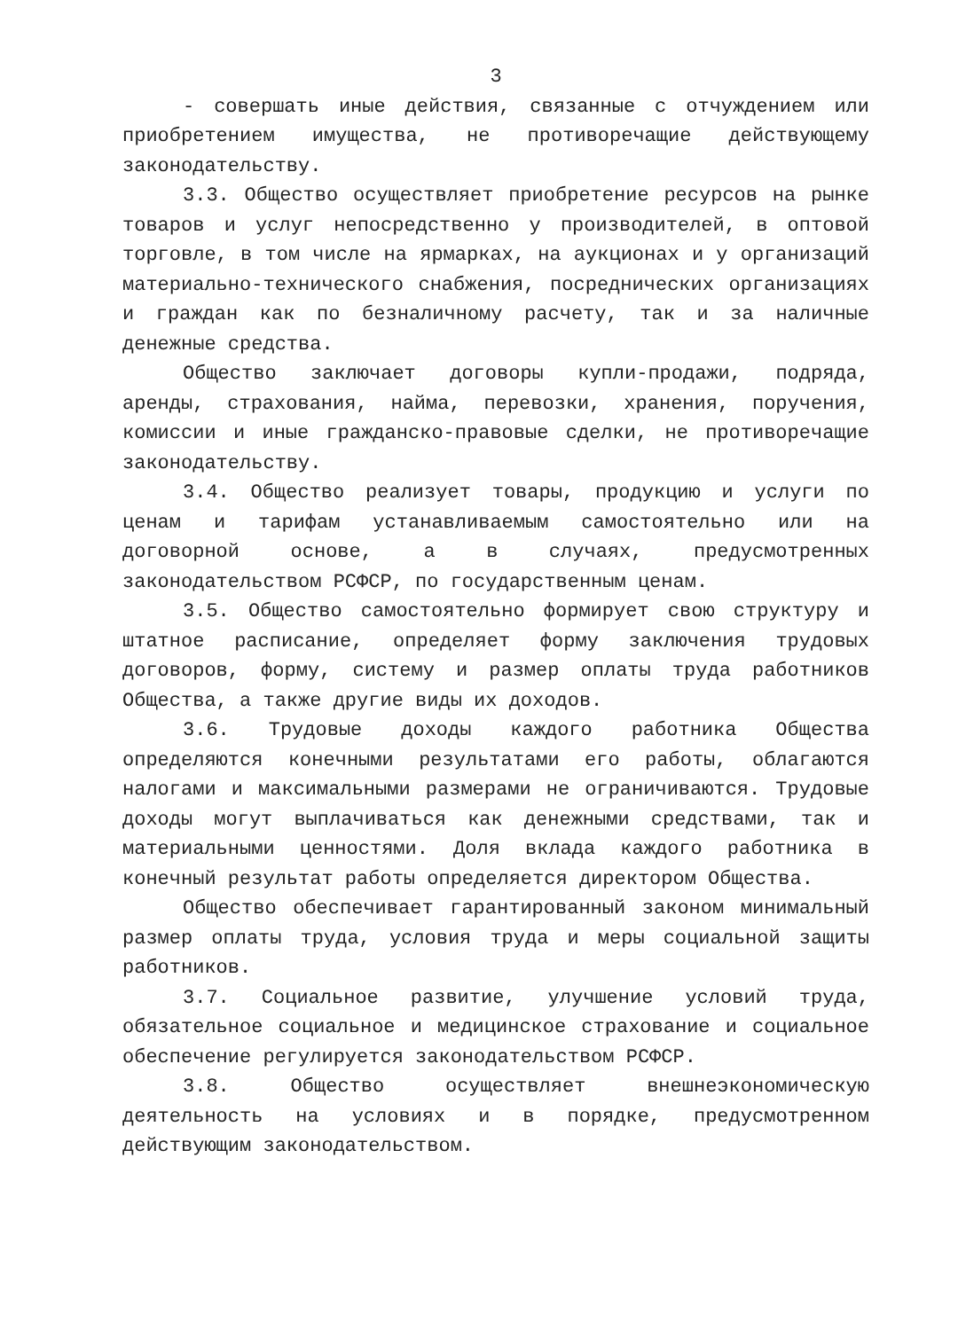3
- совершать иные действия, связанные с отчуждением или приобретением имущества, не противоречащие действующему законодательству.
3.3. Общество осуществляет приобретение ресурсов на рынке товаров и услуг непосредственно у производителей, в оптовой торговле, в том числе на ярмарках, на аукционах и у организаций материально-технического снабжения, посреднических организациях и граждан как по безналичному расчету, так и за наличные денежные средства.
Общество заключает договоры купли-продажи, подряда, аренды, страхования, найма, перевозки, хранения, поручения, комиссии и иные гражданско-правовые сделки, не противоречащие законодательству.
3.4. Общество реализует товары, продукцию и услуги по ценам и тарифам устанавливаемым самостоятельно или на договорной основе, а в случаях, предусмотренных законодательством РСФСР, по государственным ценам.
3.5. Общество самостоятельно формирует свою структуру и штатное расписание, определяет форму заключения трудовых договоров, форму, систему и размер оплаты труда работников Общества, а также другие виды их доходов.
3.6. Трудовые доходы каждого работника Общества определяются конечными результатами его работы, облагаются налогами и максимальными размерами не ограничиваются. Трудовые доходы могут выплачиваться как денежными средствами, так и материальными ценностями. Доля вклада каждого работника в конечный результат работы определяется директором Общества.
Общество обеспечивает гарантированный законом минимальный размер оплаты труда, условия труда и меры социальной защиты работников.
3.7. Социальное развитие, улучшение условий труда, обязательное социальное и медицинское страхование и социальное обеспечение регулируется законодательством РСФСР.
3.8. Общество осуществляет внешнеэкономическую деятельность на условиях и в порядке, предусмотренном действующим законодательством.